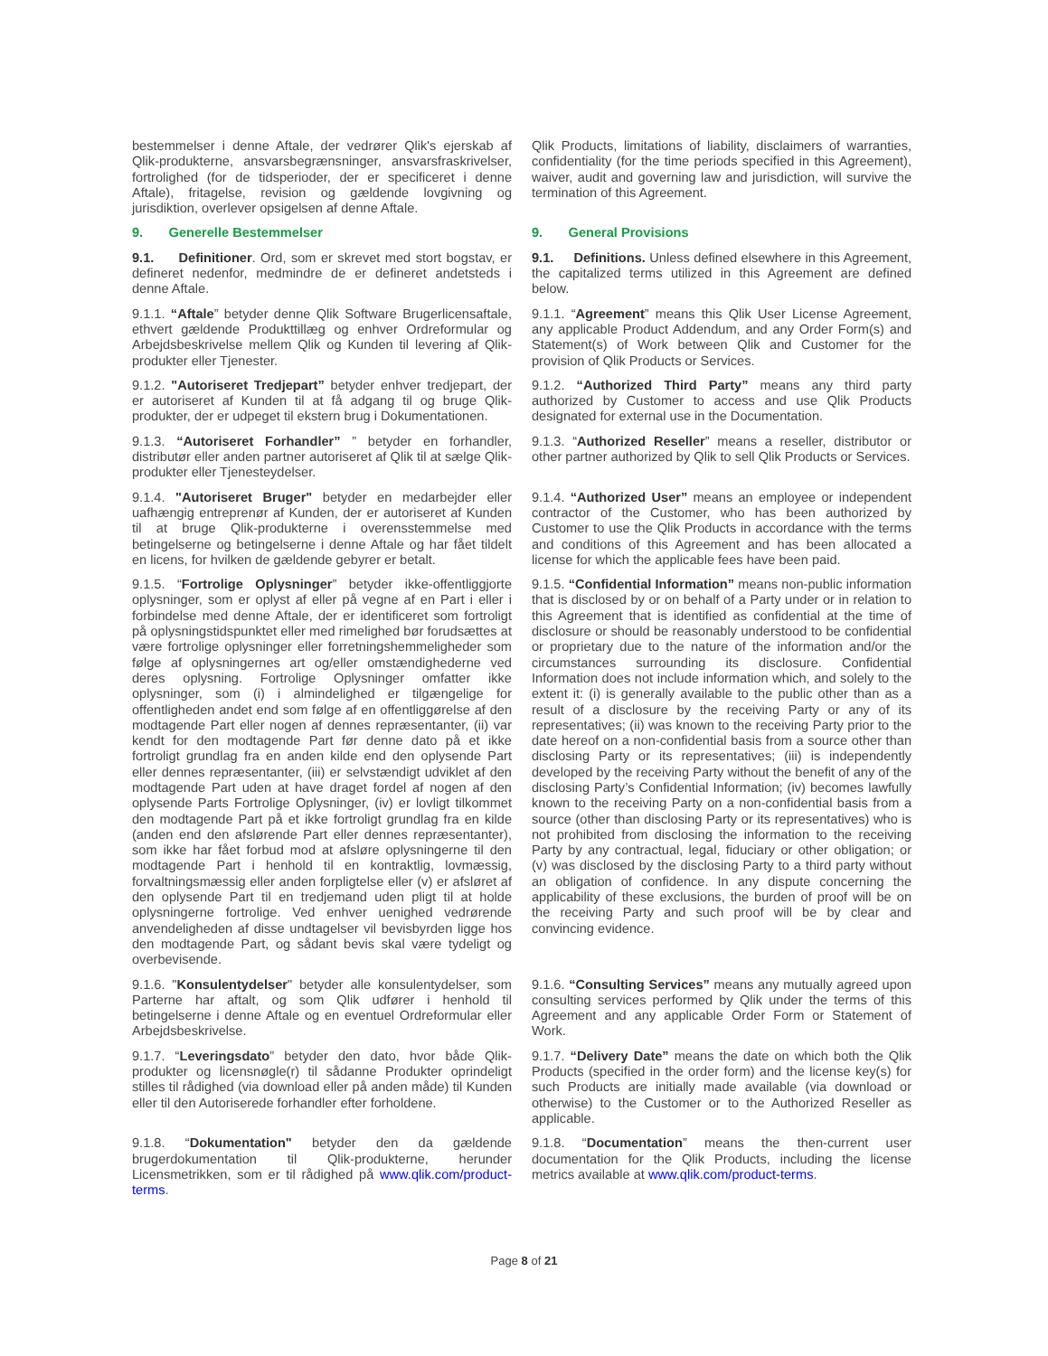bestemmelser i denne Aftale, der vedrører Qlik's ejerskab af Qlik-produkterne, ansvarsbegrænsninger, ansvarsfraskrivelser, fortrolighed (for de tidsperioder, der er specificeret i denne Aftale), fritagelse, revision og gældende lovgivning og jurisdiktion, overlever opsigelsen af denne Aftale.
Qlik Products, limitations of liability, disclaimers of warranties, confidentiality (for the time periods specified in this Agreement), waiver, audit and governing law and jurisdiction, will survive the termination of this Agreement.
9. Generelle Bestemmelser 9. General Provisions
9.1. Definitioner. Ord, som er skrevet med stort bogstav, er defineret nedenfor, medmindre de er defineret andetsteds i denne Aftale.
9.1. Definitions. Unless defined elsewhere in this Agreement, the capitalized terms utilized in this Agreement are defined below.
9.1.1. “Aftale” betyder denne Qlik Software Brugerlicensaftale, ethvert gældende Produkttillæg og enhver Ordreformular og Arbejdsbeskrivelse mellem Qlik og Kunden til levering af Qlik-produkter eller Tjenester.
9.1.1. “Agreement” means this Qlik User License Agreement, any applicable Product Addendum, and any Order Form(s) and Statement(s) of Work between Qlik and Customer for the provision of Qlik Products or Services.
9.1.2. "Autoriseret Tredjepart” betyder enhver tredjepart, der er autoriseret af Kunden til at få adgang til og bruge Qlik-produkter, der er udpeget til ekstern brug i Dokumentationen.
9.1.2. “Authorized Third Party” means any third party authorized by Customer to access and use Qlik Products designated for external use in the Documentation.
9.1.3. “Autoriseret Forhandler” ” betyder en forhandler, distributør eller anden partner autoriseret af Qlik til at sælge Qlik-produkter eller Tjenesteydelser.
9.1.3. “Authorized Reseller” means a reseller, distributor or other partner authorized by Qlik to sell Qlik Products or Services.
9.1.4. "Autoriseret Bruger" betyder en medarbejder eller uafhængig entreprenør af Kunden, der er autoriseret af Kunden til at bruge Qlik-produkterne i overensstemmelse med betingelserne og betingelserne i denne Aftale og har fået tildelt en licens, for hvilken de gældende gebyrer er betalt.
9.1.4. “Authorized User” means an employee or independent contractor of the Customer, who has been authorized by Customer to use the Qlik Products in accordance with the terms and conditions of this Agreement and has been allocated a license for which the applicable fees have been paid.
9.1.5. “Fortrolige Oplysninger” betyder ikke-offentliggjorte oplysninger, som er oplyst af eller på vegne af en Part i eller i forbindelse med denne Aftale, der er identificeret som fortroligt på oplysningstidspunktet eller med rimelighed bør forudsættes at være fortrolige oplysninger eller forretningshemmeligheder som følge af oplysningernes art og/eller omstændighederne ved deres oplysning. Fortrolige Oplysninger omfatter ikke oplysninger, som (i) i almindelighed er tilgængelige for offentligheden andet end som følge af en offentliggørelse af den modtagende Part eller nogen af dennes repræsentanter, (ii) var kendt for den modtagende Part før denne dato på et ikke fortroligt grundlag fra en anden kilde end den oplysende Part eller dennes repræsentanter, (iii) er selvstændigt udviklet af den modtagende Part uden at have draget fordel af nogen af den oplysende Parts Fortrolige Oplysninger, (iv) er lovligt tilkommet den modtagende Part på et ikke fortroligt grundlag fra en kilde (anden end den afslørende Part eller dennes repræsentanter), som ikke har fået forbud mod at afsløre oplysningerne til den modtagende Part i henhold til en kontraktlig, lovmæssig, forvaltningsmæssig eller anden forpligtelse eller (v) er afsløret af den oplysende Part til en tredjemand uden pligt til at holde oplysningerne fortrolige. Ved enhver uenighed vedrørende anvendeligheden af disse undtagelser vil bevisbyrden ligge hos den modtagende Part, og sådant bevis skal være tydeligt og overbevisende.
9.1.5. “Confidential Information” means non-public information that is disclosed by or on behalf of a Party under or in relation to this Agreement that is identified as confidential at the time of disclosure or should be reasonably understood to be confidential or proprietary due to the nature of the information and/or the circumstances surrounding its disclosure. Confidential Information does not include information which, and solely to the extent it: (i) is generally available to the public other than as a result of a disclosure by the receiving Party or any of its representatives; (ii) was known to the receiving Party prior to the date hereof on a non-confidential basis from a source other than disclosing Party or its representatives; (iii) is independently developed by the receiving Party without the benefit of any of the disclosing Party’s Confidential Information; (iv) becomes lawfully known to the receiving Party on a non-confidential basis from a source (other than disclosing Party or its representatives) who is not prohibited from disclosing the information to the receiving Party by any contractual, legal, fiduciary or other obligation; or (v) was disclosed by the disclosing Party to a third party without an obligation of confidence. In any dispute concerning the applicability of these exclusions, the burden of proof will be on the receiving Party and such proof will be by clear and convincing evidence.
9.1.6. "Konsulentydelser" betyder alle konsulentydelser, som Parterne har aftalt, og som Qlik udfører i henhold til betingelserne i denne Aftale og en eventuel Ordreformular eller Arbejdsbeskrivelse.
9.1.6. “Consulting Services” means any mutually agreed upon consulting services performed by Qlik under the terms of this Agreement and any applicable Order Form or Statement of Work.
9.1.7. “Leveringsdato” betyder den dato, hvor både Qlik-produkter og licensnøgle(r) til sådanne Produkter oprindeligt stilles til rådighed (via download eller på anden måde) til Kunden eller til den Autoriserede forhandler efter forholdene.
9.1.7. “Delivery Date” means the date on which both the Qlik Products (specified in the order form) and the license key(s) for such Products are initially made available (via download or otherwise) to the Customer or to the Authorized Reseller as applicable.
9.1.8. “Dokumentation" betyder den da gældende brugerdokumentation til Qlik-produkterne, herunder Licensmetrikken, som er til rådighed på www.qlik.com/product-terms.
9.1.8. “Documentation” means the then-current user documentation for the Qlik Products, including the license metrics available at www.qlik.com/product-terms.
Page 8 of 21